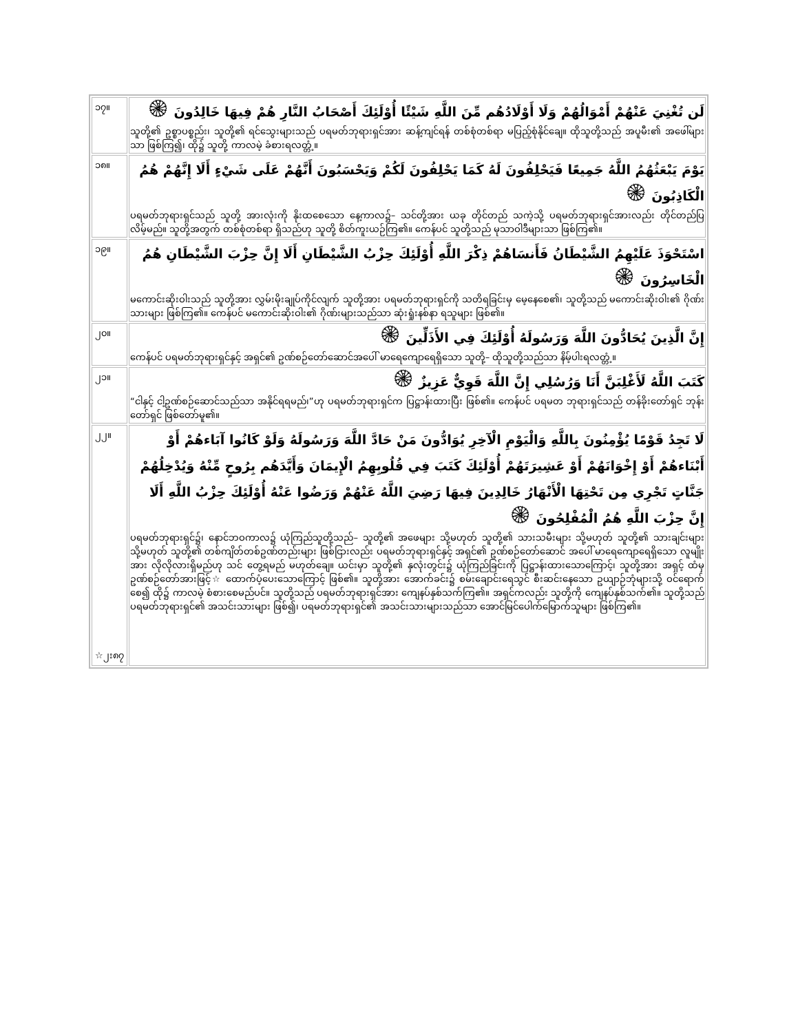| ၁၇။ | لَن تُغْنِيَ عَنْهُمْ أَمْوَالُهُمْ وَلَا أَوْلَادُهُم مِّنَ اللَّهِ شَيْئًا أُوْلَئِكَ أَصْحَابُ النَّارِ هُمْ فِيهَا خَالِدُونَ ۞ သူတို့၏ ဥစ္စာပစ္စည်း၊ သူတို့၏ ရင်သွေးများသည် ပရမတ်ဘုရားရှင်အား ဆန့်ကျင်ရန် တစ်စုံတစ်ရာ မပြည့်စုံနိုင်ချေ။ ထိုသူတို့သည် အပူမီး၏ အဖေါ်များသာ ဖြစ်ကြ၍၊ ထို၌ သူတို့ ကာလမဲ့ ခံစားရလတ္တံ့။ |
| ၁၈။ | يَوْمَ يَبْعَثُهُمُ اللَّهُ جَمِيعًا فَيَحْلِفُونَ لَهُ كَمَا يَحْلِفُونَ لَكُمْ وَيَحْسَبُونَ أَنَّهُمْ عَلَى شَيْءٍ أَلَا إِنَّهُمْ هُمُ الْكَاذِبُونَ ۞ ပရမတ်ဘုရားရှင်သည် သူတို့ အားလုံးကို နိုးထစေသော နေ့ကာလ၌– သင်တို့အား ယခု တိုင်တည် သကဲ့သို့ ပရမတ်ဘုရားရှင်အားလည်း တိုင်တည်ပြလိမ့်မည်။ သူတို့အတွက် တစ်စုံတစ်ရာ ရှိသည်ဟု သူတို့ စိတ်ကူးယဉ်ကြ၏။ ကေန်ပင် သူတို့သည် မုသာဝါဒီများသာ ဖြစ်ကြ၏။ |
| ၁၉။ | اسْتَحْوَذَ عَلَيْهِمُ الشَّيْطَانُ فَأَنسَاهُمْ ذِكْرَ اللَّهِ أُوْلَئِكَ حِزْبُ الشَّيْطَانِ أَلَا إِنَّ حِزْبَ الشَّيْطَانِ هُمُ الْخَاسِرُونَ ۞ မကောင်းဆိုးဝါးသည် သူတို့အား လွှမ်းမိုးချုပ်ကိုင်လျက် သူတို့အား ပရမတ်ဘုရားရှင်ကို သတိရခြင်းမှ မေ့နေစေ၏၊ သူတို့သည် မကောင်းဆိုးဝါး၏ ဂိုဏ်းသားများ ဖြစ်ကြ၏။ ကေန်ပင် မကောင်းဆိုးဝါး၏ ဂိုဏ်းများသည်သာ ဆုံးရှုံးနစ်နာ ရသူများ ဖြစ်၏။ |
| ၂၀။ | إِنَّ الَّذِينَ يُحَادُّونَ اللَّهَ وَرَسُولَهُ أُوْلَئِكَ فِي الأَذَلِّينَ ۞ ကေန်ပင် ပရမတ်ဘုရားရှင်နှင့် အရှင်၏ ဥဏ်စဉ်တော်ဆောင်အပေါ် မာရေကျောရေရှိသော သူတို့– ထိုသူတို့သည်သာ နိမ့်ပါးရလတ္တံ့။ |
| ၂၁။ | كَتَبَ اللَّهُ لَأَغْلِبَنَّ أَنَا وَرُسُلِي إِنَّ اللَّهَ قَوِيٌّ عَزِيزٌ ۞ “ငါနှင့် ငါ့ဥဏ်စဉ်ဆောင်သည်သာ အနိုင်ရရမည်၊”ဟု ပရမတ်ဘုရားရှင်က ပြဋ္ဌာန်းထားပြီး ဖြစ်၏။ ကေန်ပင် ပရမတ ဘုရားရှင်သည် တန်ခိုးတော်ရှင် ဘုန်းတော်ရှင် ဖြစ်တော်မူ၏။ |
| ၂၂။ ☆၂း၈၇ | لَا تَجِدُ قَوْمًا يُؤْمِنُونَ بِاللَّهِ وَالْيَوْمِ الْآخِرِ يُوَادُّونَ مَنْ حَادَّ اللَّهَ وَرَسُولَهُ وَلَوْ كَانُوا آبَاءهُمْ أَوْ أَبْنَاءهُمْ أَوْ إِخْوَانَهُمْ أَوْ عَشِيرَتَهُمْ أُوْلَئِكَ كَتَبَ فِي قُلُوبِهِمُ الْإِيمَانَ وَأَيَّدَهُم بِرُوحٍ مِّنْهُ وَيُدْخِلُهُمْ جَنَّاتٍ تَجْرِي مِن تَحْتِهَا الْأَنْهَارُ خَالِدِينَ فِيهَا رَضِيَ اللَّهُ عَنْهُمْ وَرَضُوا عَنْهُ أُوْلَئِكَ حِزْبُ اللَّهِ أَلَا إِنَّ حِزْبَ اللَّهِ هُمُ الْمُفْلِحُونَ ۞ ပရမတ်ဘုရားရှင်၌၊ နောင်ဘဝကာလ၌ ယုံကြည်သူတို့သည်– သူတို့၏ အဖေများ သို့မဟုတ် သူတို့၏ သားသမီးများ သို့မဟုတ် သူတို့၏ သားချင်းများ သို့မဟုတ် သူတို့၏ တစ်ကျိတ်တစ်ဥဏ်တည်းများ ဖြစ်ငြားလည်း ပရမတ်ဘုရားရှင်နှင့် အရှင်၏ ဥဏ်စဉ်တော်ဆောင် အပေါ် မာရေကျောရေရှိသော လူမျိုးအား လိုလိုလားရှိမည်ဟု သင် တွေ့ရမည် မဟုတ်ချေ။ ယင်းမှာ သူတို့၏ နှလုံးတွင်း၌ ယုံကြည်ခြင်းကို ပြဋ္ဌာန်းထားသောကြောင့်၊ သူတို့အား အရှင့် ထံမှ ဥဏ်စဉ်တော်အားဖြင့်☆ ထောက်ပံ့ပေးသောကြောင့် ဖြစ်၏။ သူတို့အား အောက်ခင်း၌ စမ်းချောင်းရေသွင် စီးဆင်းနေသော ဥယျာဉ်ဘုံများသို့ ဝင်ရောက်စေ၍ ထို၌ ကာလမဲ့ စံစားစေမည်ပင်။ သူတို့သည် ပရမတ်ဘုရားရှင်အား ကျေနပ်နှစ်သက်ကြ၏။ အရှင်ကလည်း သူတို့ကို ကျေနပ်နှစ်သက်၏။ သူတို့သည် ပရမတ်ဘုရားရှင်၏ အသင်းသားများ ဖြစ်၍၊ ပရမတ်ဘုရားရှင်၏ အသင်းသားများသည်သာ အောင်မြင်ပေါက်မြောက်သူများ ဖြစ်ကြ၏။ |